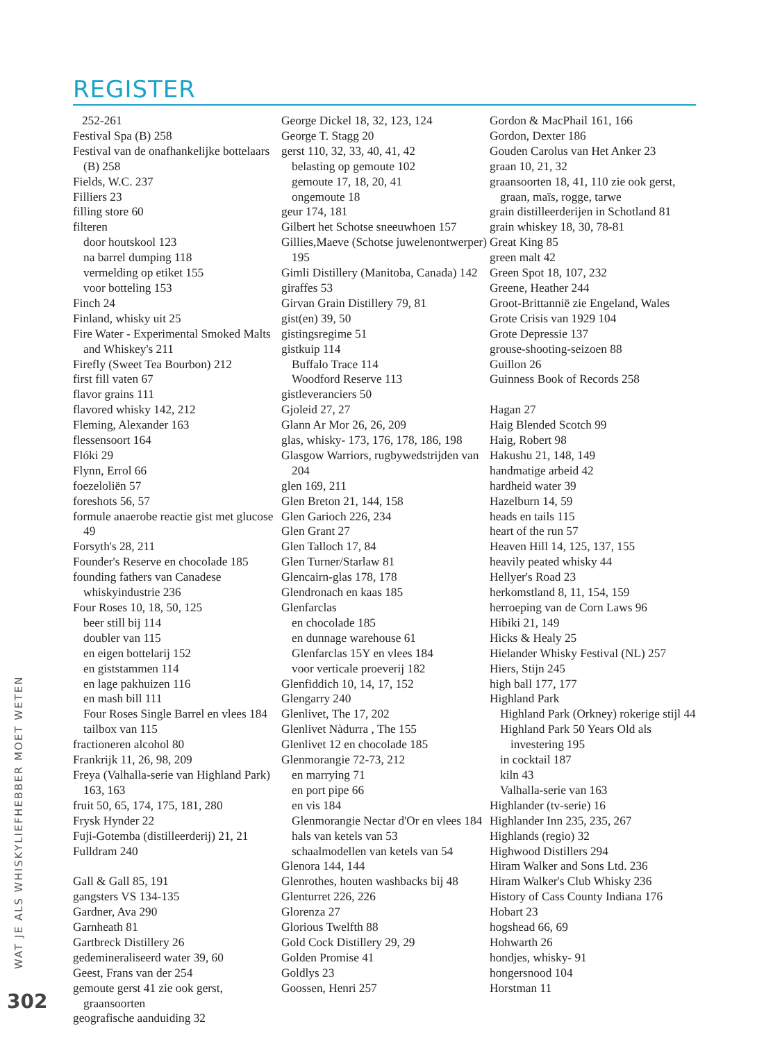REGISTER
252-261
Festival Spa (B) 258
Festival van de onafhankelijke bottelaars (B) 258
Fields, W.C. 237
Filliers 23
filling store 60
filteren
door houtskool 123
na barrel dumping 118
vermelding op etiket 155
voor botteling 153
Finch 24
Finland, whisky uit 25
Fire Water - Experimental Smoked Malts and Whiskey's 211
Firefly (Sweet Tea Bourbon) 212
first fill vaten 67
flavor grains 111
flavored whisky 142, 212
Fleming, Alexander 163
flessensoort 164
Flóki 29
Flynn, Errol 66
foezeloliën 57
foreshots 56, 57
formule anaerobe reactie gist met glucose 49
Forsyth's 28, 211
Founder's Reserve en chocolade 185
founding fathers van Canadese whiskyindustrie 236
Four Roses 10, 18, 50, 125
beer still bij 114
doubler van 115
en eigen bottelarij 152
en giststammen 114
en lage pakhuizen 116
en mash bill 111
Four Roses Single Barrel en vlees 184
tailbox van 115
fractioneren alcohol 80
Frankrijk 11, 26, 98, 209
Freya (Valhalla-serie van Highland Park) 163, 163
fruit 50, 65, 174, 175, 181, 280
Frysk Hynder 22
Fuji-Gotemba (distilleerderij) 21, 21
Fulldram 240
Gall & Gall 85, 191
gangsters VS 134-135
Gardner, Ava 290
Garnheath 81
Gartbreck Distillery 26
gedemineraliseerd water 39, 60
Geest, Frans van der 254
gemoute gerst 41 zie ook gerst, graansoorten
geografische aanduiding 32
George Dickel 18, 32, 123, 124
George T. Stagg 20
gerst 110, 32, 33, 40, 41, 42
belasting op gemoute 102
gemoute 17, 18, 20, 41
ongemoute 18
geur 174, 181
Gilbert het Schotse sneeuwhoen 157
Gillies,Maeve (Schotse juwelenontwerper) 195
Gimli Distillery (Manitoba, Canada) 142
giraffes 53
Girvan Grain Distillery 79, 81
gist(en) 39, 50
gistingsregime 51
gistkuip 114
Buffalo Trace 114
Woodford Reserve 113
gistleveranciers 50
Gjoleid 27, 27
Glann Ar Mor 26, 26, 209
glas, whisky- 173, 176, 178, 186, 198
Glasgow Warriors, rugbywedstrijden van 204
glen 169, 211
Glen Breton 21, 144, 158
Glen Garioch 226, 234
Glen Grant 27
Glen Talloch 17, 84
Glen Turner/Starlaw 81
Glencairn-glas 178, 178
Glendronach en kaas 185
Glenfarclas
en chocolade 185
en dunnage warehouse 61
Glenfarclas 15Y en vlees 184
voor verticale proeverij 182
Glenfiddich 10, 14, 17, 152
Glengarry 240
Glenlivet, The 17, 202
Glenlivet Nàdurra , The 155
Glenlivet 12 en chocolade 185
Glenmorangie 72-73, 212
en marrying 71
en port pipe 66
en vis 184
Glenmorangie Nectar d'Or en vlees 184
hals van ketels van 53
schaalmodellen van ketels van 54
Glenora 144, 144
Glenrothes, houten washbacks bij 48
Glenturret 226, 226
Glorenza 27
Glorious Twelfth 88
Gold Cock Distillery 29, 29
Golden Promise 41
Goldlys 23
Goossen, Henri 257
Gordon & MacPhail 161, 166
Gordon, Dexter 186
Gouden Carolus van Het Anker 23
graan 10, 21, 32
graansoorten 18, 41, 110 zie ook gerst, graan, maïs, rogge, tarwe
grain distilleerderijen in Schotland 81
grain whiskey 18, 30, 78-81
Great King 85
green malt 42
Green Spot 18, 107, 232
Greene, Heather 244
Groot-Brittannië zie Engeland, Wales
Grote Crisis van 1929 104
Grote Depressie 137
grouse-shooting-seizoen 88
Guillon 26
Guinness Book of Records 258
Hagan 27
Haig Blended Scotch 99
Haig, Robert 98
Hakushu 21, 148, 149
handmatige arbeid 42
hardheid water 39
Hazelburn 14, 59
heads en tails 115
heart of the run 57
Heaven Hill 14, 125, 137, 155
heavily peated whisky 44
Hellyer's Road 23
herkomstland 8, 11, 154, 159
herroeping van de Corn Laws 96
Hibiki 21, 149
Hicks & Healy 25
Hielander Whisky Festival (NL) 257
Hiers, Stijn 245
high ball 177, 177
Highland Park
Highland Park (Orkney) rokerige stijl 44
Highland Park 50 Years Old als investering 195
in cocktail 187
kiln 43
Valhalla-serie van 163
Highlander (tv-serie) 16
Highlander Inn 235, 235, 267
Highlands (regio) 32
Highwood Distillers 294
Hiram Walker and Sons Ltd. 236
Hiram Walker's Club Whisky 236
History of Cass County Indiana 176
Hobart 23
hogshead 66, 69
Hohwarth 26
hondjes, whisky- 91
hongersnood 104
Horstman 11
WAT JE ALS WHISKYLIEFHEBBER MOET WETEN
302